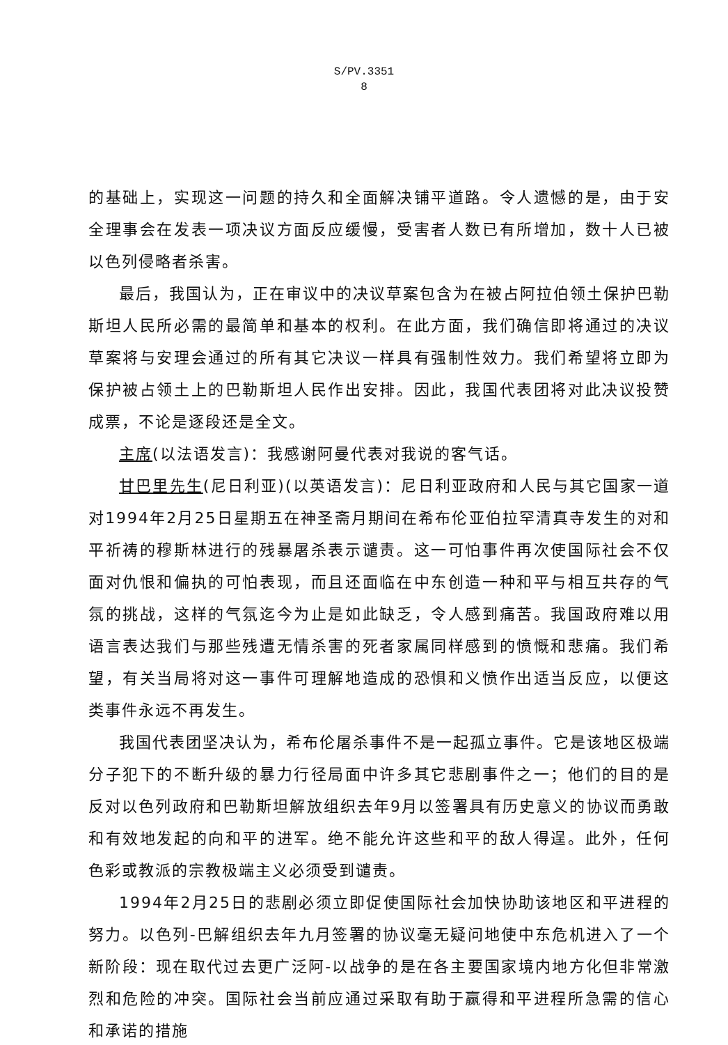S/PV.3351
8
的基础上，实现这一问题的持久和全面解决铺平道路。令人遗憾的是，由于安全理事会在发表一项决议方面反应缓慢，受害者人数已有所增加，数十人已被以色列侵略者杀害。
最后，我国认为，正在审议中的决议草案包含为在被占阿拉伯领土保护巴勒斯坦人民所必需的最简单和基本的权利。在此方面，我们确信即将通过的决议草案将与安理会通过的所有其它决议一样具有强制性效力。我们希望将立即为保护被占领土上的巴勒斯坦人民作出安排。因此，我国代表团将对此决议投赞成票，不论是逐段还是全文。
主席(以法语发言)：我感谢阿曼代表对我说的客气话。
甘巴里先生(尼日利亚)(以英语发言)：尼日利亚政府和人民与其它国家一道对1994年2月25日星期五在神圣斋月期间在希布伦亚伯拉罕清真寺发生的对和平祈祷的穆斯林进行的残暴屠杀表示谴责。这一可怕事件再次使国际社会不仅面对仇恨和偏执的可怕表现，而且还面临在中东创造一种和平与相互共存的气氛的挑战，这样的气氛迄今为止是如此缺乏，令人感到痛苦。我国政府难以用语言表达我们与那些残遭无情杀害的死者家属同样感到的愤慨和悲痛。我们希望，有关当局将对这一事件可理解地造成的恐惧和义愤作出适当反应，以便这类事件永远不再发生。
我国代表团坚决认为，希布伦屠杀事件不是一起孤立事件。它是该地区极端分子犯下的不断升级的暴力行径局面中许多其它悲剧事件之一；他们的目的是反对以色列政府和巴勒斯坦解放组织去年9月以签署具有历史意义的协议而勇敢和有效地发起的向和平的进军。绝不能允许这些和平的敌人得逞。此外，任何色彩或教派的宗教极端主义必须受到谴责。
1994年2月25日的悲剧必须立即促使国际社会加快协助该地区和平进程的努力。以色列-巴解组织去年九月签署的协议毫无疑问地使中东危机进入了一个新阶段：现在取代过去更广泛阿-以战争的是在各主要国家境内地方化但非常激烈和危险的冲突。国际社会当前应通过采取有助于赢得和平进程所急需的信心和承诺的措施